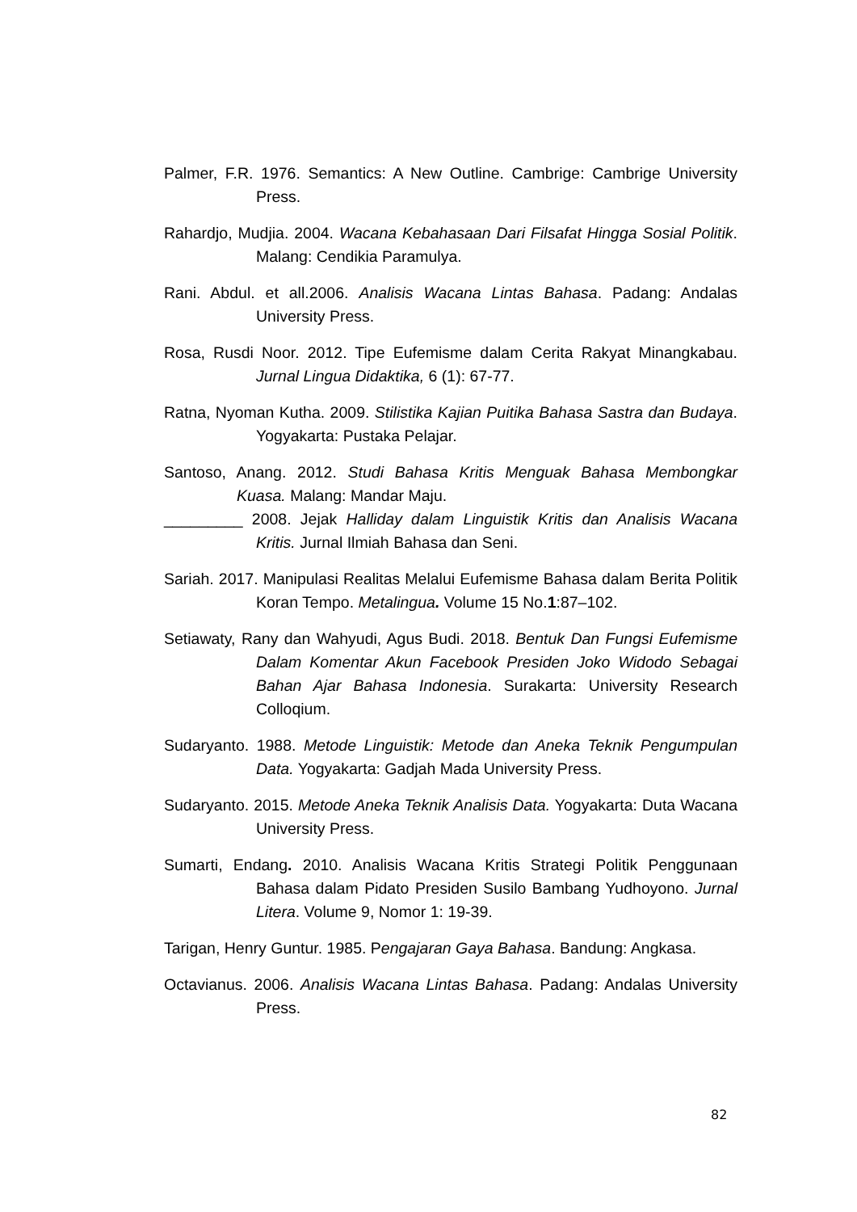Palmer, F.R. 1976. Semantics: A New Outline. Cambrige: Cambrige University Press.
Rahardjo, Mudjia. 2004. Wacana Kebahasaan Dari Filsafat Hingga Sosial Politik. Malang: Cendikia Paramulya.
Rani. Abdul. et all.2006. Analisis Wacana Lintas Bahasa. Padang: Andalas University Press.
Rosa, Rusdi Noor. 2012. Tipe Eufemisme dalam Cerita Rakyat Minangkabau. Jurnal Lingua Didaktika, 6 (1): 67-77.
Ratna, Nyoman Kutha. 2009. Stilistika Kajian Puitika Bahasa Sastra dan Budaya. Yogyakarta: Pustaka Pelajar.
Santoso, Anang. 2012. Studi Bahasa Kritis Menguak Bahasa Membongkar Kuasa. Malang: Mandar Maju.
_________ 2008. Jejak Halliday dalam Linguistik Kritis dan Analisis Wacana Kritis. Jurnal Ilmiah Bahasa dan Seni.
Sariah. 2017. Manipulasi Realitas Melalui Eufemisme Bahasa dalam Berita Politik Koran Tempo. Metalingua. Volume 15 No.1:87–102.
Setiawaty, Rany dan Wahyudi, Agus Budi. 2018. Bentuk Dan Fungsi Eufemisme Dalam Komentar Akun Facebook Presiden Joko Widodo Sebagai Bahan Ajar Bahasa Indonesia. Surakarta: University Research Colloqium.
Sudaryanto. 1988. Metode Linguistik: Metode dan Aneka Teknik Pengumpulan Data. Yogyakarta: Gadjah Mada University Press.
Sudaryanto. 2015. Metode Aneka Teknik Analisis Data. Yogyakarta: Duta Wacana University Press.
Sumarti, Endang. 2010. Analisis Wacana Kritis Strategi Politik Penggunaan Bahasa dalam Pidato Presiden Susilo Bambang Yudhoyono. Jurnal Litera. Volume 9, Nomor 1: 19-39.
Tarigan, Henry Guntur. 1985. Pengajaran Gaya Bahasa. Bandung: Angkasa.
Octavianus. 2006. Analisis Wacana Lintas Bahasa. Padang: Andalas University Press.
82